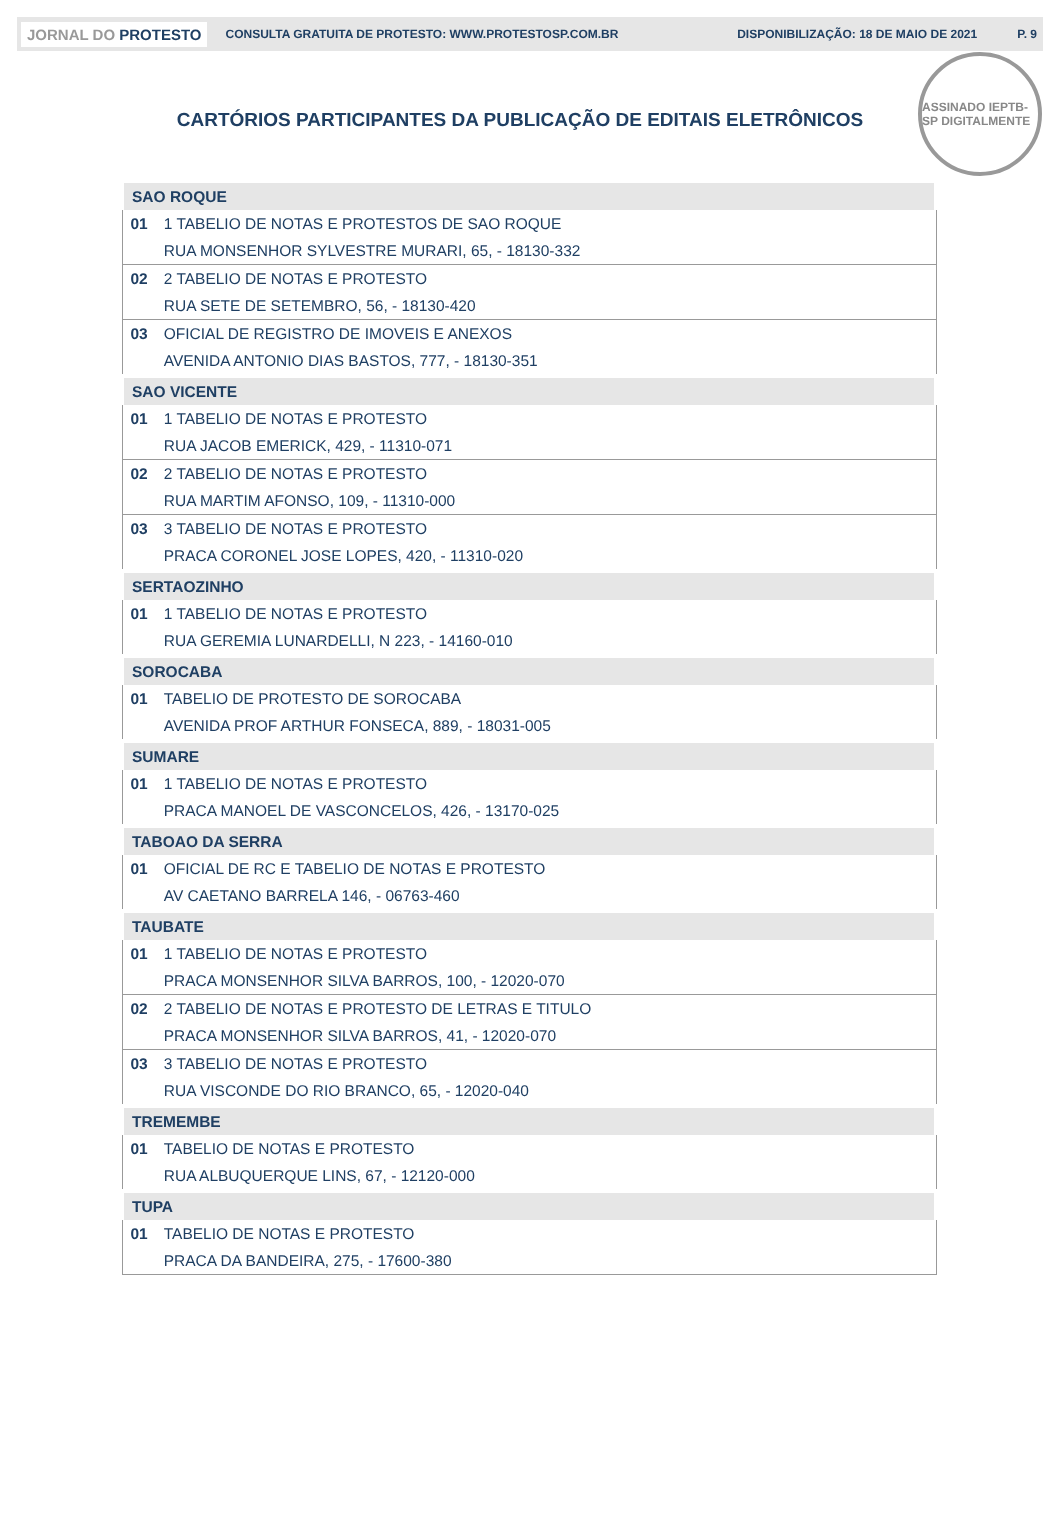JORNAL DO PROTESTO CONSULTA GRATUITA DE PROTESTO: WWW.PROTESTOSP.COM.BR DISPONIBILIZAÇÃO: 18 DE MAIO DE 2021 P. 9
ASSINADO IEPTB-SP DIGITALMENTE
CARTÓRIOS PARTICIPANTES DA PUBLICAÇÃO DE EDITAIS ELETRÔNICOS
| SAO ROQUE | |
| 01 | 1 TABELIO DE NOTAS E PROTESTOS DE SAO ROQUE |
| | RUA MONSENHOR SYLVESTRE MURARI, 65, - 18130-332 |
| 02 | 2 TABELIO DE NOTAS E PROTESTO |
| | RUA SETE DE SETEMBRO, 56, - 18130-420 |
| 03 | OFICIAL DE REGISTRO DE IMOVEIS E ANEXOS |
| | AVENIDA ANTONIO DIAS BASTOS, 777, - 18130-351 |
| SAO VICENTE | |
| 01 | 1 TABELIO DE NOTAS E PROTESTO |
| | RUA JACOB EMERICK, 429, - 11310-071 |
| 02 | 2 TABELIO DE NOTAS E PROTESTO |
| | RUA MARTIM AFONSO, 109, - 11310-000 |
| 03 | 3 TABELIO DE NOTAS E PROTESTO |
| | PRACA CORONEL JOSE LOPES, 420, - 11310-020 |
| SERTAOZINHO | |
| 01 | 1 TABELIO DE NOTAS E PROTESTO |
| | RUA GEREMIA LUNARDELLI, N 223, - 14160-010 |
| SOROCABA | |
| 01 | TABELIO DE PROTESTO DE SOROCABA |
| | AVENIDA PROF ARTHUR FONSECA, 889, - 18031-005 |
| SUMARE | |
| 01 | 1 TABELIO DE NOTAS E PROTESTO |
| | PRACA MANOEL DE VASCONCELOS, 426, - 13170-025 |
| TABOAO DA SERRA | |
| 01 | OFICIAL DE RC E TABELIO DE NOTAS E PROTESTO |
| | AV CAETANO BARRELA 146, - 06763-460 |
| TAUBATE | |
| 01 | 1 TABELIO DE NOTAS E PROTESTO |
| | PRACA MONSENHOR SILVA BARROS, 100, - 12020-070 |
| 02 | 2 TABELIO DE NOTAS E PROTESTO DE LETRAS E TITULO |
| | PRACA MONSENHOR SILVA BARROS, 41, - 12020-070 |
| 03 | 3 TABELIO DE NOTAS E PROTESTO |
| | RUA VISCONDE DO RIO BRANCO, 65, - 12020-040 |
| TREMEMBE | |
| 01 | TABELIO DE NOTAS E PROTESTO |
| | RUA ALBUQUERQUE LINS, 67, - 12120-000 |
| TUPA | |
| 01 | TABELIO DE NOTAS E PROTESTO |
| | PRACA DA BANDEIRA, 275, - 17600-380 |